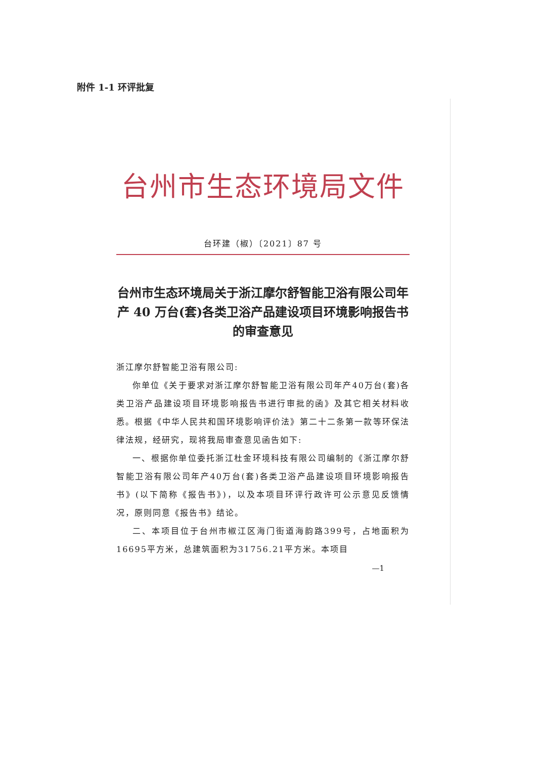附件 1-1 环评批复
台州市生态环境局文件
台环建（椒）〔2021〕87 号
台州市生态环境局关于浙江摩尔舒智能卫浴有限公司年产 40 万台(套)各类卫浴产品建设项目环境影响报告书的审查意见
浙江摩尔舒智能卫浴有限公司:
你单位《关于要求对浙江摩尔舒智能卫浴有限公司年产40万台(套)各类卫浴产品建设项目环境影响报告书进行审批的函》及其它相关材料收悉。根据《中华人民共和国环境影响评价法》第二十二条第一款等环保法律法规，经研究，现将我局审查意见函告如下:
一、根据你单位委托浙江杜金环境科技有限公司编制的《浙江摩尔舒智能卫浴有限公司年产40万台(套)各类卫浴产品建设项目环境影响报告书》(以下简称《报告书》)，以及本项目环评行政许可公示意见反馈情况，原则同意《报告书》结论。
二、本项目位于台州市椒江区海门街道海韵路399号，占地面积为16695平方米，总建筑面积为31756.21平方米。本项目
—1